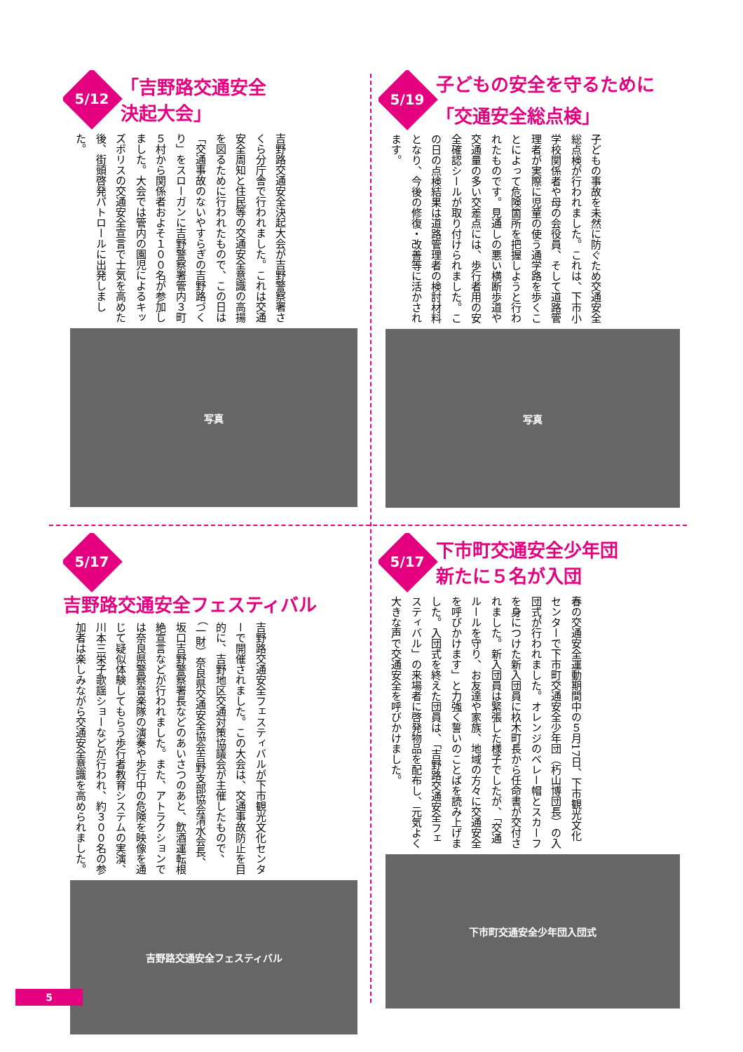5/12
「吉野路交通安全
決起大会」
吉野路交通安全決起大会が吉野警察署さくら分庁舎で行われました。これは交通安全周知と住民等の交通安全意識の高揚を図るために行われたもので、この日は「交通事故のないやすらぎの吉野路づくり」をスローガンに吉野警察署管内３町５村から関係者およそ１００名が参加しました。大会では管内の園児によるキッズポリスの交通安全宣言で士気を高めた後、街頭啓発パトロールに出発しました。
写真
5/19
子どもの安全を守るために
「交通安全総点検」
子どもの事故を未然に防ぐため交通安全総点検が行われました。これは、下市小学校関係者や母の会役員、そして道路管理者が実際に児童の使う通学路を歩くことによって危険箇所を把握しようと行われたものです。見通しの悪い横断歩道や交通量の多い交差点には、歩行者用の安全確認シールが取り付けられました。この日の点検結果は道路管理者の検討材料となり、今後の修復・改善等に活かされます。
写真
5/17
吉野路交通安全フェスティバル
吉野路交通安全フェスティバルが下市観光文化センターで開催されました。この大会は、交通事故防止を目的に、吉野地区交通対策協議会が主催したもので、（一財）奈良県交通安全協会吉野支部協会清水会長、坂口吉野警察署長などのあいさつのあと、飲酒運転根絶宣言などが行われました。また、アトラクションでは奈良県警察音楽隊の演奏や歩行中の危険を映像を通じて疑似体験してもらう歩行者教育システムの実演、川本三栄子歌謡ショーなどが行われ、約３００名の参加者は楽しみながら交通安全意識を高められました。
吉野路交通安全フェスティバル
5/17
下市町交通安全少年団
新たに５名が入団
春の交通安全運動期間中の５月17日、下市観光文化センターで下市町交通安全少年団（朽山博団長）の入団式が行われました。オレンジのベレー帽とスカーフを身につけた新入団員に杦木町長から任命書が交付されました。新入団員は緊張した様子でしたが、「交通ルールを守り、お友達や家族、地域の方々に交通安全を呼びかけます」と力強く誓いのことばを読み上げました。入団式を終えた団員は、「吉野路交通安全フェスティバル」の来場者に啓発物品を配布し、元気よく大きな声で交通安全を呼びかけました。
下市町交通安全少年団入団式
5